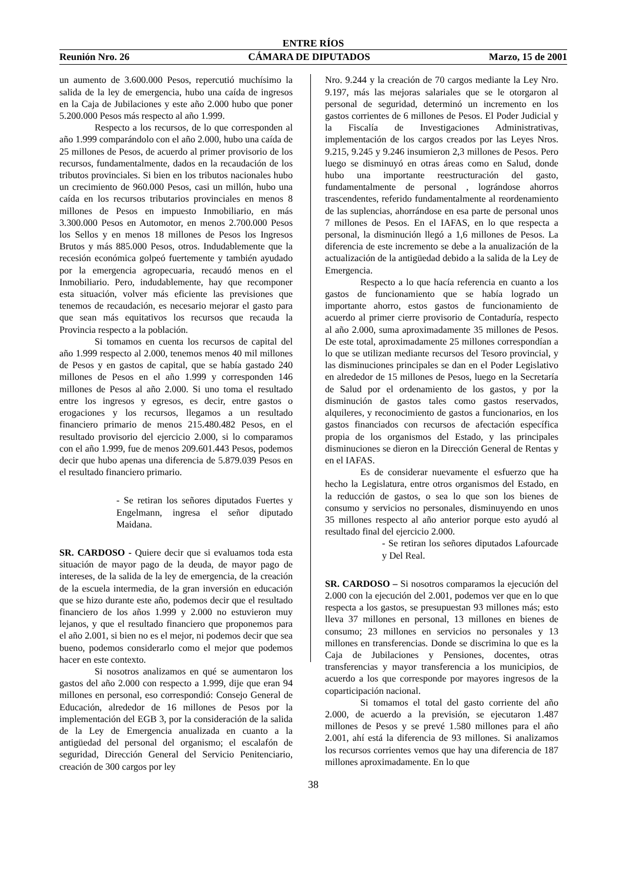ENTRE RÍOS
Reunión Nro. 26 CÁMARA DE DIPUTADOS Marzo, 15 de 2001
un aumento de 3.600.000 Pesos, repercutió muchísimo la salida de la ley de emergencia, hubo una caída de ingresos en la Caja de Jubilaciones y este año 2.000 hubo que poner 5.200.000 Pesos más respecto al año 1.999.
Respecto a los recursos, de lo que corresponden al año 1.999 comparándolo con el año 2.000, hubo una caída de 25 millones de Pesos, de acuerdo al primer provisorio de los recursos, fundamentalmente, dados en la recaudación de los tributos provinciales. Si bien en los tributos nacionales hubo un crecimiento de 960.000 Pesos, casi un millón, hubo una caída en los recursos tributarios provinciales en menos 8 millones de Pesos en impuesto Inmobiliario, en más 3.300.000 Pesos en Automotor, en menos 2.700.000 Pesos los Sellos y en menos 18 millones de Pesos los Ingresos Brutos y más 885.000 Pesos, otros. Indudablemente que la recesión económica golpeó fuertemente y también ayudado por la emergencia agropecuaria, recaudó menos en el Inmobiliario. Pero, indudablemente, hay que recomponer esta situación, volver más eficiente las previsiones que tenemos de recaudación, es necesario mejorar el gasto para que sean más equitativos los recursos que recauda la Provincia respecto a la población.
Si tomamos en cuenta los recursos de capital del año 1.999 respecto al 2.000, tenemos menos 40 mil millones de Pesos y en gastos de capital, que se había gastado 240 millones de Pesos en el año 1.999 y corresponden 146 millones de Pesos al año 2.000. Si uno toma el resultado entre los ingresos y egresos, es decir, entre gastos o erogaciones y los recursos, llegamos a un resultado financiero primario de menos 215.480.482 Pesos, en el resultado provisorio del ejercicio 2.000, si lo comparamos con el año 1.999, fue de menos 209.601.443 Pesos, podemos decir que hubo apenas una diferencia de 5.879.039 Pesos en el resultado financiero primario.
- Se retiran los señores diputados Fuertes y Engelmann, ingresa el señor diputado Maidana.
SR. CARDOSO - Quiere decir que si evaluamos toda esta situación de mayor pago de la deuda, de mayor pago de intereses, de la salida de la ley de emergencia, de la creación de la escuela intermedia, de la gran inversión en educación que se hizo durante este año, podemos decir que el resultado financiero de los años 1.999 y 2.000 no estuvieron muy lejanos, y que el resultado financiero que proponemos para el año 2.001, si bien no es el mejor, ni podemos decir que sea bueno, podemos considerarlo como el mejor que podemos hacer en este contexto.
Si nosotros analizamos en qué se aumentaron los gastos del año 2.000 con respecto a 1.999, dije que eran 94 millones en personal, eso correspondió: Consejo General de Educación, alrededor de 16 millones de Pesos por la implementación del EGB 3, por la consideración de la salida de la Ley de Emergencia anualizada en cuanto a la antigüedad del personal del organismo; el escalafón de seguridad, Dirección General del Servicio Penitenciario, creación de 300 cargos por ley
Nro. 9.244 y la creación de 70 cargos mediante la Ley Nro. 9.197, más las mejoras salariales que se le otorgaron al personal de seguridad, determinó un incremento en los gastos corrientes de 6 millones de Pesos. El Poder Judicial y la Fiscalía de Investigaciones Administrativas, implementación de los cargos creados por las Leyes Nros. 9.215, 9.245 y 9.246 insumieron 2,3 millones de Pesos. Pero luego se disminuyó en otras áreas como en Salud, donde hubo una importante reestructuración del gasto, fundamentalmente de personal , lográndose ahorros trascendentes, referido fundamentalmente al reordenamiento de las suplencias, ahorrándose en esa parte de personal unos 7 millones de Pesos. En el IAFAS, en lo que respecta a personal, la disminución llegó a 1,6 millones de Pesos. La diferencia de este incremento se debe a la anualización de la actualización de la antigüedad debido a la salida de la Ley de Emergencia.
Respecto a lo que hacía referencia en cuanto a los gastos de funcionamiento que se había logrado un importante ahorro, estos gastos de funcionamiento de acuerdo al primer cierre provisorio de Contaduría, respecto al año 2.000, suma aproximadamente 35 millones de Pesos. De este total, aproximadamente 25 millones correspondían a lo que se utilizan mediante recursos del Tesoro provincial, y las disminuciones principales se dan en el Poder Legislativo en alrededor de 15 millones de Pesos, luego en la Secretaría de Salud por el ordenamiento de los gastos, y por la disminución de gastos tales como gastos reservados, alquileres, y reconocimiento de gastos a funcionarios, en los gastos financiados con recursos de afectación específica propia de los organismos del Estado, y las principales disminuciones se dieron en la Dirección General de Rentas y en el IAFAS.
Es de considerar nuevamente el esfuerzo que ha hecho la Legislatura, entre otros organismos del Estado, en la reducción de gastos, o sea lo que son los bienes de consumo y servicios no personales, disminuyendo en unos 35 millones respecto al año anterior porque esto ayudó al resultado final del ejercicio 2.000.
- Se retiran los señores diputados Lafourcade y Del Real.
SR. CARDOSO – Si nosotros comparamos la ejecución del 2.000 con la ejecución del 2.001, podemos ver que en lo que respecta a los gastos, se presupuestan 93 millones más; esto lleva 37 millones en personal, 13 millones en bienes de consumo; 23 millones en servicios no personales y 13 millones en transferencias. Donde se discrimina lo que es la Caja de Jubilaciones y Pensiones, docentes, otras transferencias y mayor transferencia a los municipios, de acuerdo a los que corresponde por mayores ingresos de la coparticipación nacional.
Si tomamos el total del gasto corriente del año 2.000, de acuerdo a la previsión, se ejecutaron 1.487 millones de Pesos y se prevé 1.580 millones para el año 2.001, ahí está la diferencia de 93 millones. Si analizamos los recursos corrientes vemos que hay una diferencia de 187 millones aproximadamente. En lo que
38